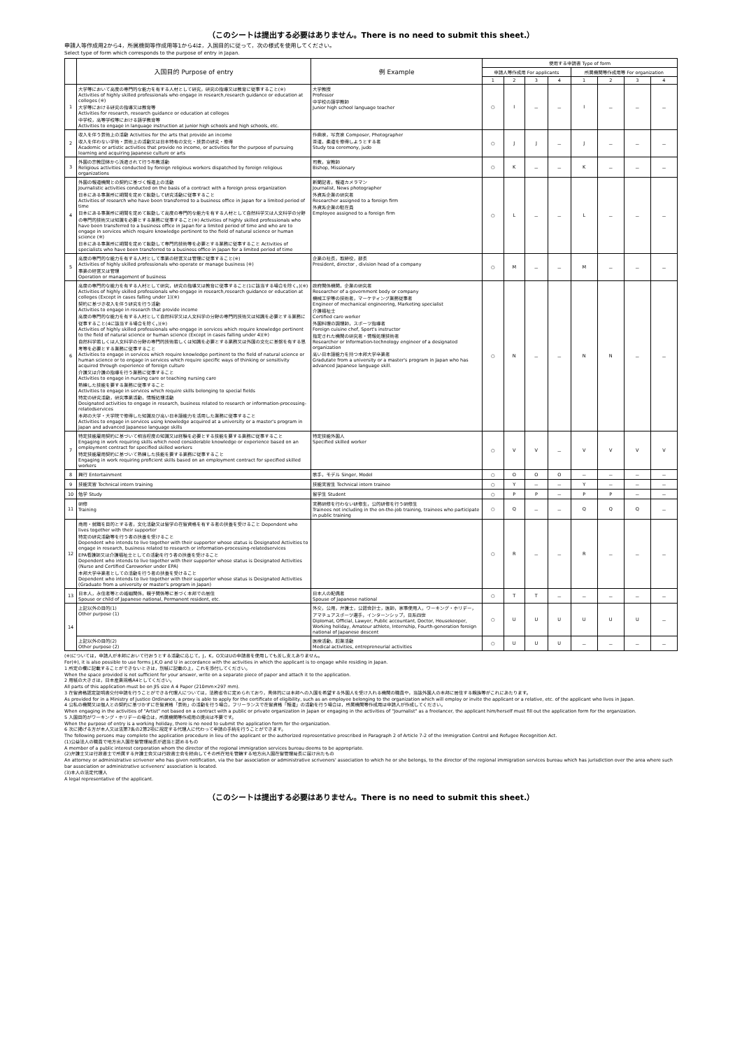（このシートは提出する必要はありません。There is no need to submit this sheet.）
申請人等作成用2から4，所属機関等作成用等1から4は，入国目的に従って，次の様式を使用してください。
Select type of form which corresponds to the purpose of entry in Japan.
| | 入国目的 Purpose of entry | 例 Example | 使用する申請書 Type of form | | | | | | | |
| --- | --- | --- | --- | --- | --- | --- | --- | --- | --- | --- |
| | | | 申請人等作成用 For applicants | | | | 所属機関等作成用等 For organization | | | |
| | | | 1 | 2 | 3 | 4 | 1 | 2 | 3 | 4 |
| 1 | 大学等において高度の専門的な能力を有する人材として研究，研究の指導又は教育に従事すること(※) Activities of highly skilled professionals who engage in research,research guidance or education at colleges (※) 大学等における研究の指導又は教育等 Activities for research, research guidance or education at colleges 中学校，高等学校等における語学教育等 Activities to engage in language instruction at junior high schools and high schools, etc. | 大学教授 Professor 中学校の語学教師 Junior high school language teacher | ○ | I | － | － | I | － | － | － |
| 2 | 収入を伴う芸術上の活動 Activities for the arts that provide an income 収入を伴わない学術・芸術上の活動又は日本特有の文化・技芸の研究・修得 Academic or artistic activities that provide no income, or activities for the purpose of pursuing learning and acquiring Japanese culture or arts | 作曲家，写真家 Composer, Photographer 茶道，柔道を修得しようとする者 Study tea ceremony, judo | ○ | J | J | － | J | － | － | － |
| 3 | 外国の宗教団体から派遣されて行う布教活動 Religious activities conducted by foreign religious workers dispatched by foreign religious organizations | 司教，宣教師 Bishop, Missionary | ○ | K | － | － | K | － | － | － |
| 4 | 外国の報道機関との契約に基づく報道上の活動 Journalistic activities conducted on the basis of a contract with a foreign press organization 日本にある事業所に期間を定めて転勤して研究活動に従事すること Activities of research who have been transferred to a business office in Japan for a limited period of time 日本にある事業所に期間を定めて転勤して高度の専門的な能力を有する人材として自然科学又は人文科学の分野の専門的技術又は知識を必要とする業務に従事すること(※) Activities of highly skilled professionals who have been transferred to a business office in Japan for a limited period of time and who are to engage in services which require knowledge pertinent to the field of natural science or human science (※) 日本にある事業所に期間を定めて転勤して専門的技術等を必要とする業務に従事すること Activities of specialists who have been transferred to a business office in Japan for a limited period of time | 新聞記者，報道カメラマン Journalist, News photographer 外資系企業の研究者 Researcher assigned to a foreign firm 外資系企業の駐在員 Employee assigned to a foreign firm | ○ | L | － | － | L | － | － | － |
| 5 | 高度の専門的な能力を有する人材として事業の経営又は管理に従事すること(※) Activities of highly skilled professionals who operate or manage business (※) 事業の経営又は管理 Operation or management of business | 企業の社長，取締役，部長 President, director , division head of a company | ○ | M | － | － | M | － | － | － |
| 6 | 高度の専門的な能力を有する人材として研究，研究の指導又は教育に従事すること(1に該当する場合を除く。)(※) Activities of highly skilled professionals who engage in research,research guidance or education at colleges (Except in cases falling under 1)(※) 契約に基づき収入を伴う研究を行う活動 Activities to engage in research that provide income 高度の専門的な能力を有する人材として自然科学又は人文科学の分野の専門的技術又は知識を必要とする業務に従事すること(4に該当する場合を除く。)(※) Activities of highly skilled professionals who engage in services which require knowledge pertinent to the field of natural science or human science (Except in cases falling under 4)(※) 自然科学若しくは人文科学の分野の専門的技術若しくは知識を必要とする業務又は外国の文化に基盤を有する思考等を必要とする業務に従事すること Activities to engage in services which require knowledge pertinent to the field of natural science or human science or to engage in services which require specific ways of thinking or sensitivity acquired through experience of foreign culture 介護又は介護の指導を行う業務に従事すること Activities to engage in nursing care or teaching nursing care 熟練した技能を要する業務に従事すること Activities to engage in services which require skills belonging to special fields 特定の研究活動，研究事業活動，情報処理活動 Designated activities to engage in research, business related to research or information-processing-relatedservices 本邦の大学・大学院で修得した知識及び高い日本語能力を活用した業務に従事すること Activities to engage in services using knowledge acquired at a university or a master's program in Japan and advanced Japanese language skills | 政府関係機関，企業の研究者 Researcher of a government body or company 機械工学等の技術者，マーケティング業務従事者 Engineer of mechanical engineering, Marketing specialist 介護福祉士 Certified care worker 外国料理の調理師，スポーツ指導者 Foreign cuisine chef, Sport's instructor 指定された機関の研究者・情報処理技術者 Researcher or Information-technology engineer of a designated organization 高い日本語能力を持つ本邦大学卒業者 Gradutate from a university or a master's program in Japan who has advanced Japanese language skill. | ○ | N | － | － | N | N | － | － |
| 7 | 特定技能雇用契約に基づいて相当程度の知識又は経験を必要とする技能を要する業務に従事すること Engaging in work requiring skills which need considerable knowledge or experience based on an employment contract for specified skilled workers 特定技能雇用契約に基づいて熟練した技能を要する業務に従事すること Engaging in work requiring proficient skills based on an employment contract for specified skilled workers | 特定技能外国人 Specified skilled worker | ○ | V | V | － | V | V | V | V |
| 8 | 興行 Entertainment | 歌手，モデル Singer, Model | ○ | O | O | O | － | － | － | － |
| 9 | 技能実習 Technical intern training | 技能実習生 Technical intern trainee | ○ | Y | － | － | Y | － | － | － |
| 10 | 勉学 Study | 留学生 Student | ○ | P | P | － | P | P | － | － |
| 11 | 研修 Training | 実務研修を行わない研修生，公的研修を行う研修生 Trainees not including in the on-the-job training, trainees who participate in public training | ○ | Q | － | － | Q | Q | Q | － |
| 12 | 商用・就職を目的とする者，文化活動又は留学の在留資格を有する者の扶養を受けること Dependent who lives together with their supporter 特定の研究活動等を行う者の扶養を受けること Dependent who intends to live together with their supporter whose status is Designated Activities to engage in research, business related to research or information-processing-relatedservices EPA看護師又は介護福祉士としての活動を行う者の扶養を受けること Dependent who intends to live together with their supporter whose status is Designated Activities (Nurse and Certified Careworker under EPA) 本邦大学卒業者としての活動を行う者の扶養を受けること Dependent who intends to live together with their supporter whose status is Designated Activities (Graduate from a university or master's program in Japan) | | ○ | R | － | － | R | － | － | － |
| 13 | 日本人，永住者等との婚姻関係，親子関係等に基づく本邦での居住 Spouse or child of Japanese national, Permanent resident, etc. | 日本人の配偶者 Spouse of Japanese national | ○ | T | T | － | － | － | － | － |
| 14 | 上記以外の目的(1) Other purpose (1) | 外交，公用，弁護士，公認会計士，医師，家事使用人，ワーキング・ホリデー，アマチュアスポーツ選手，インターンシップ，日系四世 Diplomat, Official, Lawyer, Public accountant, Doctor, Housekeeper, Working holiday, Amateur athlete, Internship, Fourth-generation foreign national of Japanese descent | ○ | U | U | U | U | U | U | － |
| | 上記以外の目的(2) Other purpose (2) | 医療活動，起業活動 Medical activities, entrepreneurial activities | ○ | U | U | U | － | － | － | － |
(※)については，申請人が本邦において行おうとする活動に応じて，J，K，O又はUの申請書を使用しても差し支えありません。
For(※), it is also possible to use forms J,K,O and U in accordance with the activities in which the applicant is to engage while residing in Japan.
1 所定の欄に記載することができないときは，別紙に記載の上，これを添付してください。
When the space provided is not sufficient for your answer, write on a separate piece of paper and attach it to the application.
2 用紙の大きさは，日本産業規格A4としてください。
All parts of this application must be on JIS size A 4 Paper (210mm×297 mm).
3 在留資格認定証明書交付申請を行うことができる代理人については，法務省令に定められており，具体的には本邦への入国を希望する外国人を受け入れる機関の職員や，当該外国人の本邦に居住する親族等がこれにあたります。
As provided for in a Ministry of Justice Ordinance, a proxy is able to apply for the certificate of eligibility, such as an employee belonging to the organization which will employ or invite the applicant or a relative, etc. of the applicant who lives in Japan.
4 公私の機関又は個人との契約に基づかずに在留資格「芸術」の活動を行う場合，フリーランスで在留資格「報道」の活動を行う場合は，所属機関等作成用は申請人が作成してください。
When engaging in the activities of "Artist" not based on a contract with a public or private organization in Japan or engaging in the activities of "Journalist" as a freelancer, the applicant him/herself must fill out the application form for the organization.
5 入国目的がワーキング・ホリデーの場合は，所属機関等作成用の提出は不要です。
When the purpose of entry is a working holiday, there is no need to submit the application form for the organization.
6 次に掲げる方が本人又は法第7条の2第2項に規定する代理人に代わって申請の手続を行うことができます。
The following persons may complete the application procedure in lieu of the applicant or the authorized representative prescribed in Paragraph 2 of Article 7-2 of the Immigration Control and Refugee Recognition Act.
(1)公益法人の職員で地方出入国在留管理局長が適当と認めるもの
A member of a public interest corporation whom the director of the regional immigration services bureau deems to be appropriate.
(2)弁護士又は行政書士で所属する弁護士会又は行政書士会を経由してその所在地を管轄する地方出入国在留管理局長に届け出たもの
An attorney or administrative scrivener who has given notification, via the bar association or administrative scriveners' association to which he or she belongs, to the director of the regional immigration services bureau which has jurisdiction over the area where such bar association or administrative scriveners' association is located.
(3)本人の法定代理人
A legal representative of the applicant.
（このシートは提出する必要はありません。There is no need to submit this sheet.）